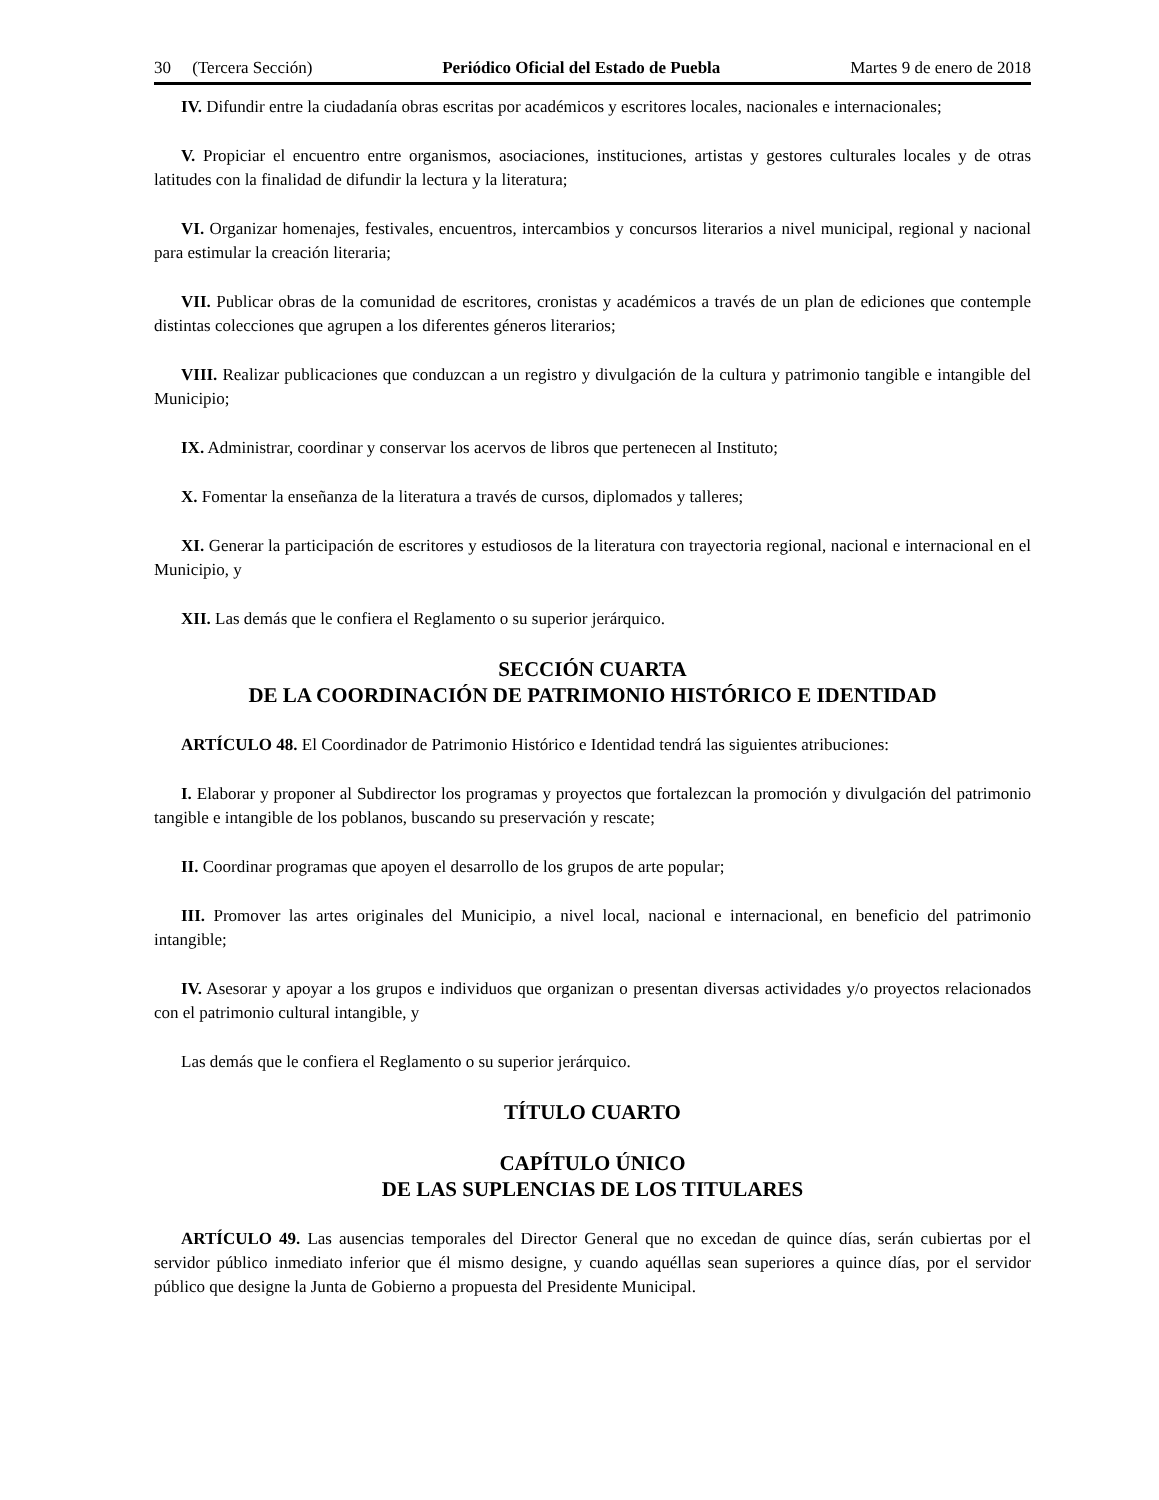30 (Tercera Sección) Periódico Oficial del Estado de Puebla Martes 9 de enero de 2018
IV. Difundir entre la ciudadanía obras escritas por académicos y escritores locales, nacionales e internacionales;
V. Propiciar el encuentro entre organismos, asociaciones, instituciones, artistas y gestores culturales locales y de otras latitudes con la finalidad de difundir la lectura y la literatura;
VI. Organizar homenajes, festivales, encuentros, intercambios y concursos literarios a nivel municipal, regional y nacional para estimular la creación literaria;
VII. Publicar obras de la comunidad de escritores, cronistas y académicos a través de un plan de ediciones que contemple distintas colecciones que agrupen a los diferentes géneros literarios;
VIII. Realizar publicaciones que conduzcan a un registro y divulgación de la cultura y patrimonio tangible e intangible del Municipio;
IX. Administrar, coordinar y conservar los acervos de libros que pertenecen al Instituto;
X. Fomentar la enseñanza de la literatura a través de cursos, diplomados y talleres;
XI. Generar la participación de escritores y estudiosos de la literatura con trayectoria regional, nacional e internacional en el Municipio, y
XII. Las demás que le confiera el Reglamento o su superior jerárquico.
SECCIÓN CUARTA
DE LA COORDINACIÓN DE PATRIMONIO HISTÓRICO E IDENTIDAD
ARTÍCULO 48. El Coordinador de Patrimonio Histórico e Identidad tendrá las siguientes atribuciones:
I. Elaborar y proponer al Subdirector los programas y proyectos que fortalezcan la promoción y divulgación del patrimonio tangible e intangible de los poblanos, buscando su preservación y rescate;
II. Coordinar programas que apoyen el desarrollo de los grupos de arte popular;
III. Promover las artes originales del Municipio, a nivel local, nacional e internacional, en beneficio del patrimonio intangible;
IV. Asesorar y apoyar a los grupos e individuos que organizan o presentan diversas actividades y/o proyectos relacionados con el patrimonio cultural intangible, y
Las demás que le confiera el Reglamento o su superior jerárquico.
TÍTULO CUARTO
CAPÍTULO ÚNICO
DE LAS SUPLENCIAS DE LOS TITULARES
ARTÍCULO 49. Las ausencias temporales del Director General que no excedan de quince días, serán cubiertas por el servidor público inmediato inferior que él mismo designe, y cuando aquéllas sean superiores a quince días, por el servidor público que designe la Junta de Gobierno a propuesta del Presidente Municipal.